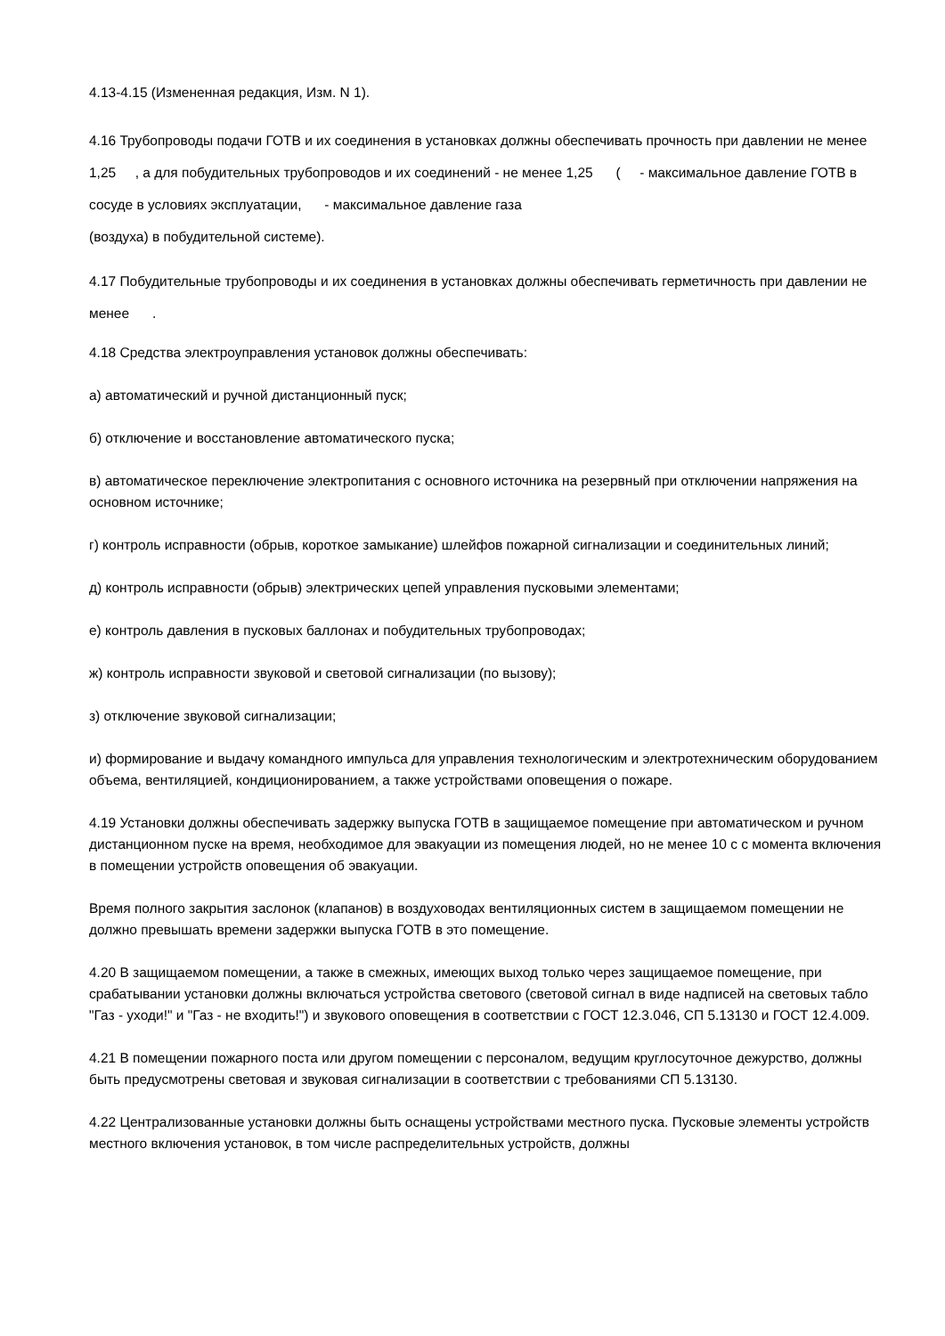4.13-4.15 (Измененная редакция, Изм. N 1).
4.16 Трубопроводы подачи ГОТВ и их соединения в установках должны обеспечивать прочность при давлении не менее 1,25 , а для побудительных трубопроводов и их соединений - не менее 1,25 ( - максимальное давление ГОТВ в сосуде в условиях эксплуатации, - максимальное давление газа
(воздуха) в побудительной системе).
4.17 Побудительные трубопроводы и их соединения в установках должны обеспечивать герметичность при давлении не менее .
4.18 Средства электроуправления установок должны обеспечивать:
а) автоматический и ручной дистанционный пуск;
б) отключение и восстановление автоматического пуска;
в) автоматическое переключение электропитания с основного источника на резервный при отключении напряжения на основном источнике;
г) контроль исправности (обрыв, короткое замыкание) шлейфов пожарной сигнализации и соединительных линий;
д) контроль исправности (обрыв) электрических цепей управления пусковыми элементами;
е) контроль давления в пусковых баллонах и побудительных трубопроводах;
ж) контроль исправности звуковой и световой сигнализации (по вызову);
з) отключение звуковой сигнализации;
и) формирование и выдачу командного импульса для управления технологическим и электротехническим оборудованием объема, вентиляцией, кондиционированием, а также устройствами оповещения о пожаре.
4.19 Установки должны обеспечивать задержку выпуска ГОТВ в защищаемое помещение при автоматическом и ручном дистанционном пуске на время, необходимое для эвакуации из помещения людей, но не менее 10 с с момента включения в помещении устройств оповещения об эвакуации.
Время полного закрытия заслонок (клапанов) в воздуховодах вентиляционных систем в защищаемом помещении не должно превышать времени задержки выпуска ГОТВ в это помещение.
4.20 В защищаемом помещении, а также в смежных, имеющих выход только через защищаемое помещение, при срабатывании установки должны включаться устройства светового (световой сигнал в виде надписей на световых табло "Газ - уходи!" и "Газ - не входить!") и звукового оповещения в соответствии с ГОСТ 12.3.046, СП 5.13130 и ГОСТ 12.4.009.
4.21 В помещении пожарного поста или другом помещении с персоналом, ведущим круглосуточное дежурство, должны быть предусмотрены световая и звуковая сигнализации в соответствии с требованиями СП 5.13130.
4.22 Централизованные установки должны быть оснащены устройствами местного пуска. Пусковые элементы устройств местного включения установок, в том числе распределительных устройств, должны